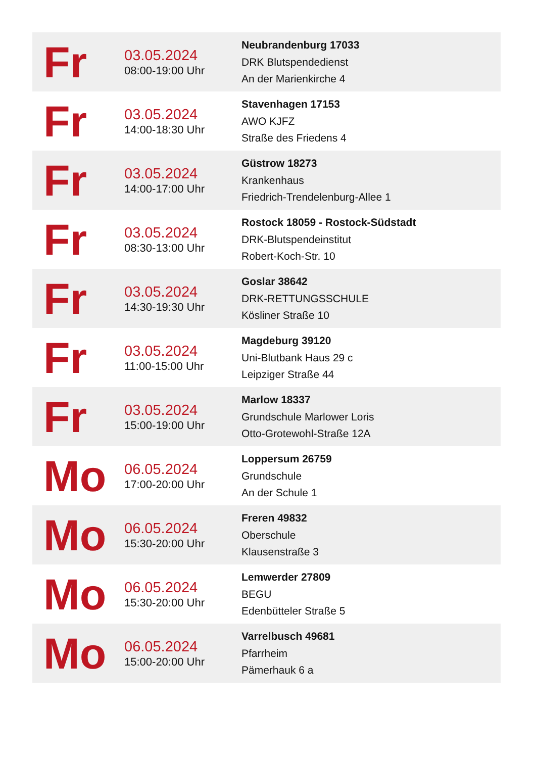| Fr | 03.05.2024 08:00-19:00 Uhr | Neubrandenburg 17033 DRK Blutspendedienst An der Marienkirche 4 |
| Fr | 03.05.2024 14:00-18:30 Uhr | Stavenhagen 17153 AWO KJFZ Straße des Friedens 4 |
| Fr | 03.05.2024 14:00-17:00 Uhr | Güstrow 18273 Krankenhaus Friedrich-Trendelenburg-Allee 1 |
| Fr | 03.05.2024 08:30-13:00 Uhr | Rostock 18059 - Rostock-Südstadt DRK-Blutspendeinstitut Robert-Koch-Str. 10 |
| Fr | 03.05.2024 14:30-19:30 Uhr | Goslar 38642 DRK-RETTUNGSSCHULE Kösliner Straße 10 |
| Fr | 03.05.2024 11:00-15:00 Uhr | Magdeburg 39120 Uni-Blutbank Haus 29 c Leipziger Straße 44 |
| Fr | 03.05.2024 15:00-19:00 Uhr | Marlow 18337 Grundschule Marlower Loris Otto-Grotewohl-Straße 12A |
| Mo | 06.05.2024 17:00-20:00 Uhr | Loppersum 26759 Grundschule An der Schule 1 |
| Mo | 06.05.2024 15:30-20:00 Uhr | Freren 49832 Oberschule Klausenstraße 3 |
| Mo | 06.05.2024 15:30-20:00 Uhr | Lemwerder 27809 BEGU Edenbütteler Straße 5 |
| Mo | 06.05.2024 15:00-20:00 Uhr | Varrelbusch 49681 Pfarrheim Pämerhauk 6 a |